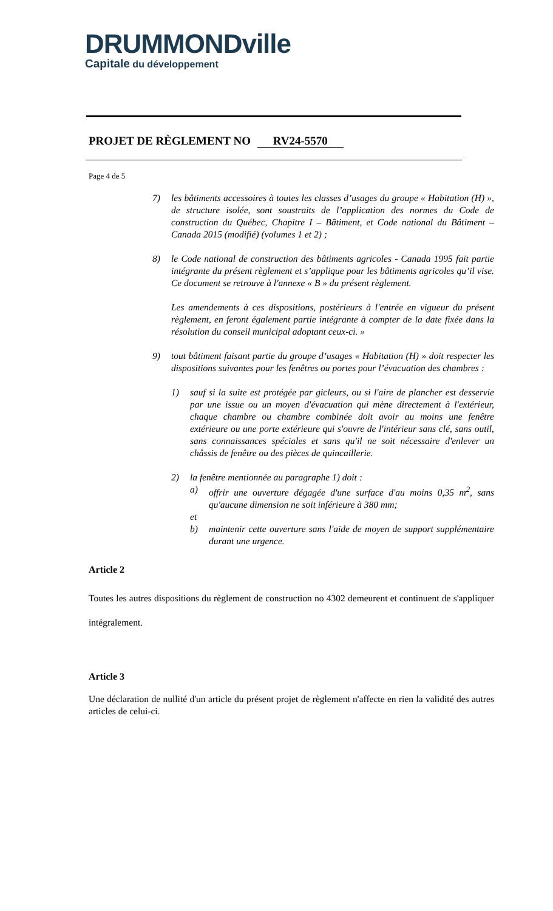DRUMMONDville
Capitale du développement
PROJET DE RÈGLEMENT NO RV24-5570
Page 4 de 5
7) les bâtiments accessoires à toutes les classes d’usages du groupe « Habitation (H) », de structure isolée, sont soustraits de l’application des normes du Code de construction du Québec, Chapitre I – Bâtiment, et Code national du Bâtiment – Canada 2015 (modifié) (volumes 1 et 2) ;
8) le Code national de construction des bâtiments agricoles - Canada 1995 fait partie intégrante du présent règlement et s’applique pour les bâtiments agricoles qu’il vise. Ce document se retrouve à l'annexe « B » du présent règlement.
Les amendements à ces dispositions, postérieurs à l'entrée en vigueur du présent règlement, en feront également partie intégrante à compter de la date fixée dans la résolution du conseil municipal adoptant ceux-ci. »
9) tout bâtiment faisant partie du groupe d’usages « Habitation (H) » doit respecter les dispositions suivantes pour les fenêtres ou portes pour l’évacuation des chambres :
1) sauf si la suite est protégée par gicleurs, ou si l'aire de plancher est desservie par une issue ou un moyen d'évacuation qui mène directement à l'extérieur, chaque chambre ou chambre combinée doit avoir au moins une fenêtre extérieure ou une porte extérieure qui s'ouvre de l'intérieur sans clé, sans outil, sans connaissances spéciales et sans qu'il ne soit nécessaire d'enlever un châssis de fenêtre ou des pièces de quincaillerie.
2) la fenêtre mentionnée au paragraphe 1) doit :
a) offrir une ouverture dégagée d'une surface d'au moins 0,35 m<sup>2</sup>, sans qu'aucune dimension ne soit inférieure à 380 mm;
et
b) maintenir cette ouverture sans l'aide de moyen de support supplémentaire durant une urgence.
Article 2
Toutes les autres dispositions du règlement de construction no 4302 demeurent et continuent de s'appliquer intégralement.
Article 3
Une déclaration de nullité d'un article du présent projet de règlement n'affecte en rien la validité des autres articles de celui-ci.